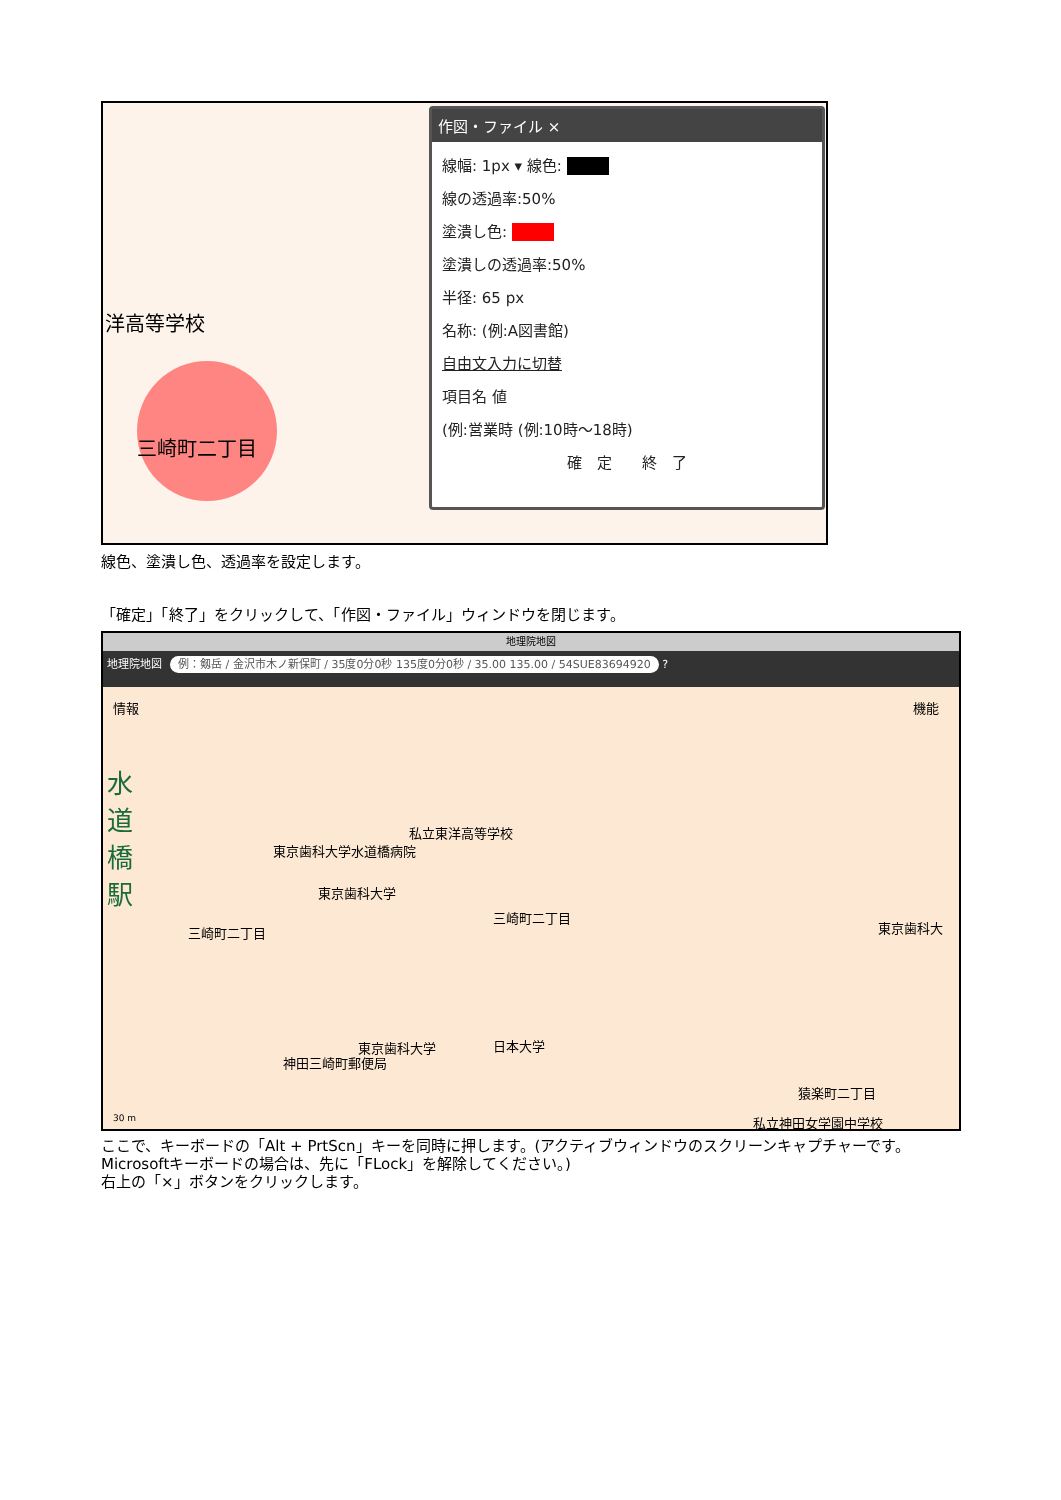洋高等学校
三崎町二丁目
作図・ファイル ×
線幅: 1px ▾ 線色: ■■■
線の透過率:50%
塗潰し色: ■■■
塗潰しの透過率:50%
半径: 65 px
名称: (例:A図書館)
自由文入力に切替
項目名 値
(例:営業時 (例:10時～18時)
確　定　　終　了
線色、塗潰し色、透過率を設定します。
「確定」「終了」をクリックして、「作図・ファイル」ウィンドウを閉じます。
地理院地図
地理院地図 例：剱岳 / 金沢市木ノ新保町 / 35度0分0秒 135度0分0秒 / 35.00 135.00 / 54SUE83694920 ?
情報 機能
水道橋駅
私立東洋高等学校
東京歯科大学水道橋病院
東京歯科大学
三崎町二丁目
東京歯科大
三崎町二丁目
東京歯科大学 日本大学
神田三崎町郵便局
猿楽町二丁目
私立神田女学園中学校
30 m
ここで、キーボードの「Alt + PrtScn」キーを同時に押します。(アクティブウィンドウのスクリーンキャプチャーです。Microsoftキーボードの場合は、先に「FLock」を解除してください。)
右上の「×」ボタンをクリックします。